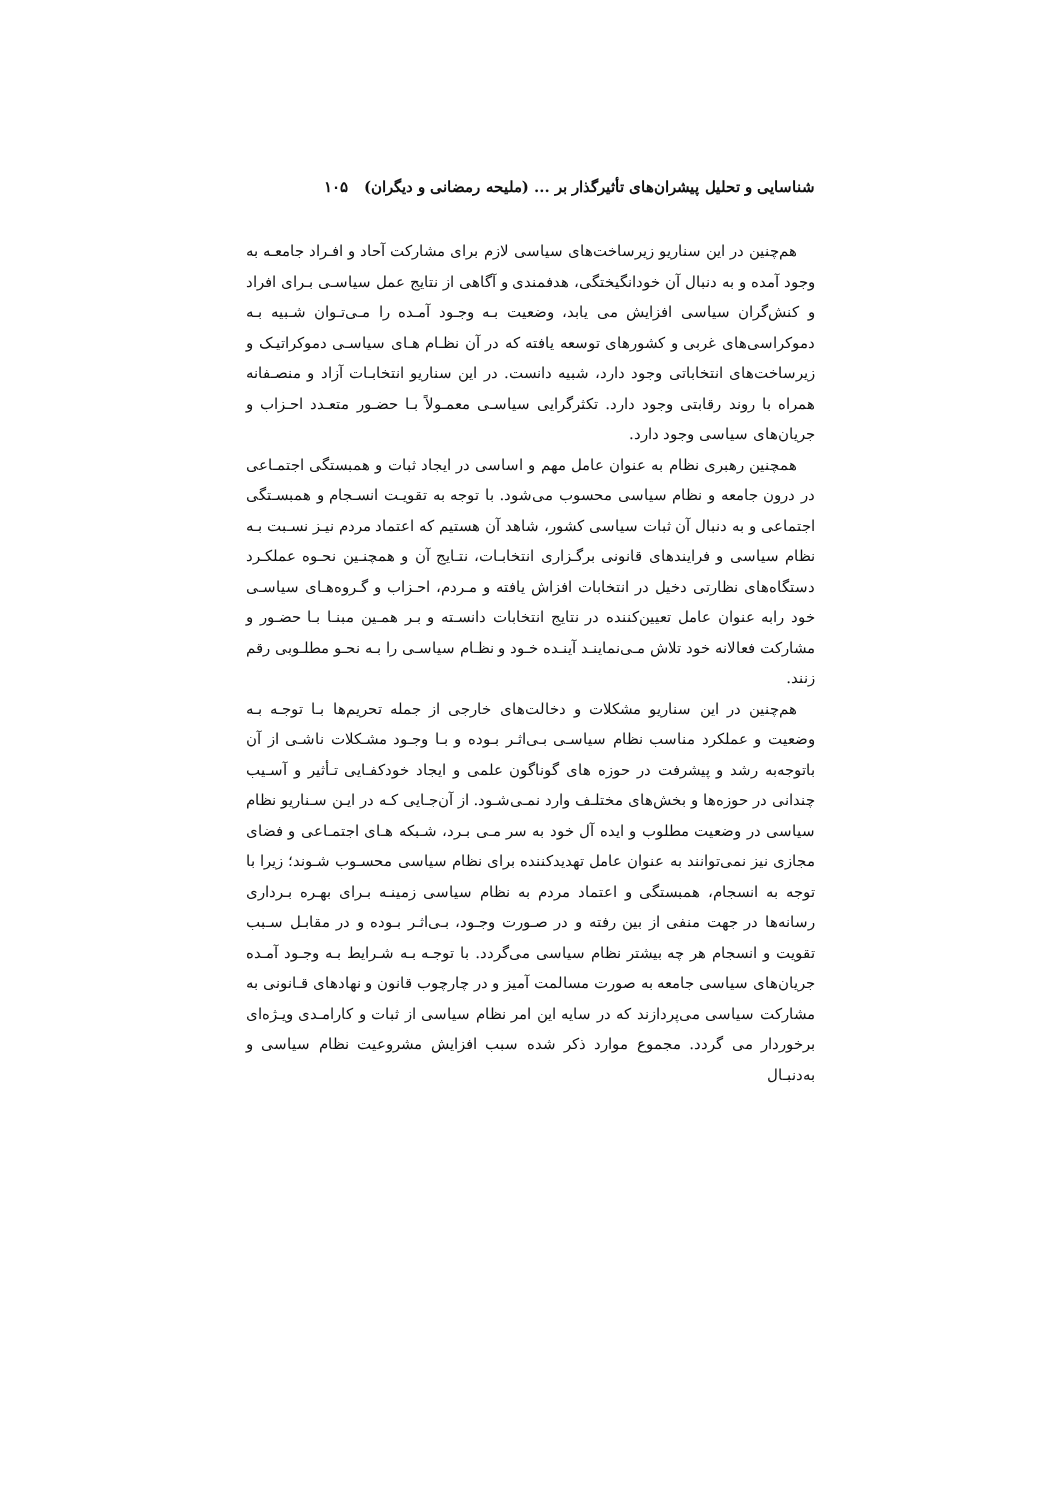شناسایی و تحلیل پیشران‌های تأثیرگذار بر ... (ملیحه رمضانی و دیگران) ۱۰۵
هم‌چنین در این سناریو زیرساخت‌های سیاسی لازم برای مشارکت آحاد و افـراد جامعـه به وجود آمده و به دنبال آن خودانگیختگی، هدفمندی و آگاهی از نتایج عمل سیاسـی بـرای افراد و کنش‌گران سیاسی افزایش می یابد، وضعیت بـه وجـود آمـده را مـی‌تـوان شـبیه بـه دموکراسی‌های غربی و کشورهای توسعه یافته که در آن نظـام هـای سیاسـی دموکراتیـک و زیرساخت‌های انتخاباتی وجود دارد، شبیه دانست. در این سناریو انتخابـات آزاد و منصـفانه همراه با روند رقابتی وجود دارد. تکثرگرایی سیاسـی معمـولاً بـا حضـور متعـدد احـزاب و جریان‌های سیاسی وجود دارد.
همچنین رهبری نظام به عنوان عامل مهم و اساسی در ایجاد ثبات و همبستگی اجتمـاعی در درون جامعه و نظام سیاسی محسوب می‌شود. با توجه به تقویـت انسـجام و همبسـتگی اجتماعی و به دنبال آن ثبات سیاسی کشور، شاهد آن هستیم که اعتماد مردم نیـز نسـبت بـه نظام سیاسی و فرایندهای قانونی برگـزاری انتخابـات، نتـایج آن و همچنـین نحـوه عملکـرد دستگاه‌های نظارتی دخیل در انتخابات افزاش یافته و مـردم، احـزاب و گـروه‌هـای سیاسـی خود رابه عنوان عامل تعیین‌کننده در نتایج انتخابات دانسـته و بـر همـین مبنـا بـا حضـور و مشارکت فعالانه خود تلاش مـی‌نماینـد آینـده خـود و نظـام سیاسـی را بـه نحـو مطلـوبی رقم زنند.
هم‌چنین در این سناریو مشکلات و دخالت‌های خارجی از جمله تحریم‌ها بـا توجـه بـه وضعیت و عملکرد مناسب نظام سیاسـی بـی‌اثـر بـوده و بـا وجـود مشـکلات ناشـی از آن باتوجه‌به رشد و پیشرفت در حوزه های گوناگون علمی و ایجاد خودکفـایی تـأثیر و آسـیب چندانی در حوزه‌ها و بخش‌های مختلـف وارد نمـی‌شـود. از آن‌جـایی کـه در ایـن سـناریو نظام سیاسی در وضعیت مطلوب و ایده آل خود به سر مـی بـرد، شـبکه هـای اجتمـاعی و فضای مجازی نیز نمی‌توانند به عنوان عامل تهدیدکننده برای نظام سیاسی محسـوب شـوند؛ زیرا با توجه به انسجام، همبستگی و اعتماد مردم به نظام سیاسی زمینـه بـرای بهـره بـرداری رسانه‌ها در جهت منفی از بین رفته و در صـورت وجـود، بـی‌اثـر بـوده و در مقابـل سـبب تقویت و انسجام هر چه بیشتر نظام سیاسی می‌گردد. با توجـه بـه شـرایط بـه وجـود آمـده جریان‌های سیاسی جامعه به صورت مسالمت آمیز و در چارچوب قانون و نهادهای قـانونی به مشارکت سیاسی می‌پردازند که در سایه این امر نظام سیاسی از ثبات و کارامـدی ویـژه‌ای برخوردار می گردد. مجموع موارد ذکر شده سبب افزایش مشروعیت نظام سیاسی و به‌دنبـال